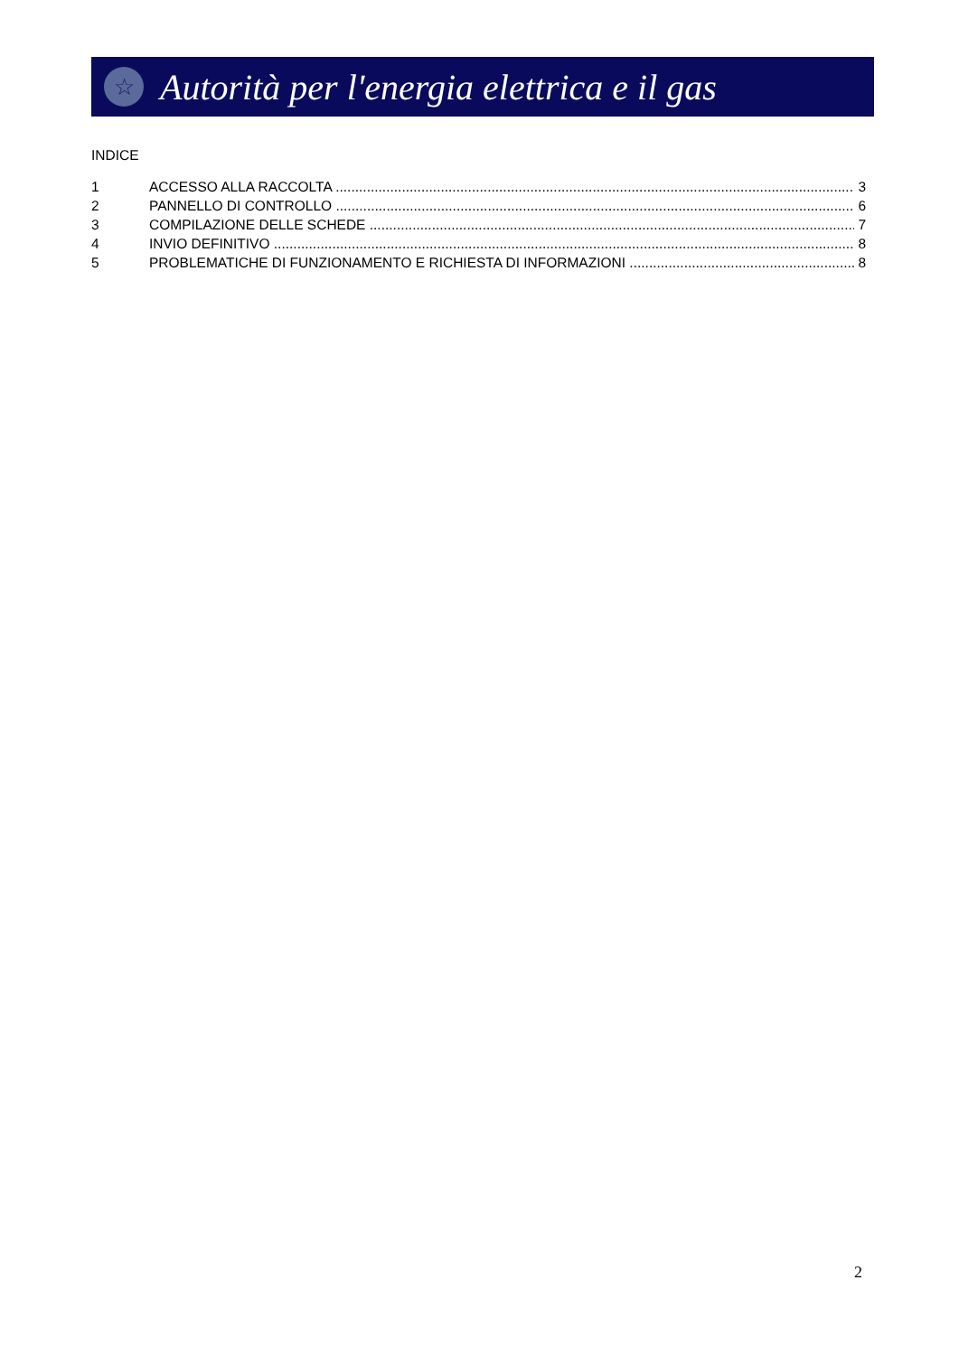☆
Autorità per l'energia elettrica e il gas
INDICE
1 ACCESSO ALLA RACCOLTA 3
2 PANNELLO DI CONTROLLO 6
3 COMPILAZIONE DELLE SCHEDE 7
4 INVIO DEFINITIVO 8
5 PROBLEMATICHE DI FUNZIONAMENTO E RICHIESTA DI INFORMAZIONI 8
2